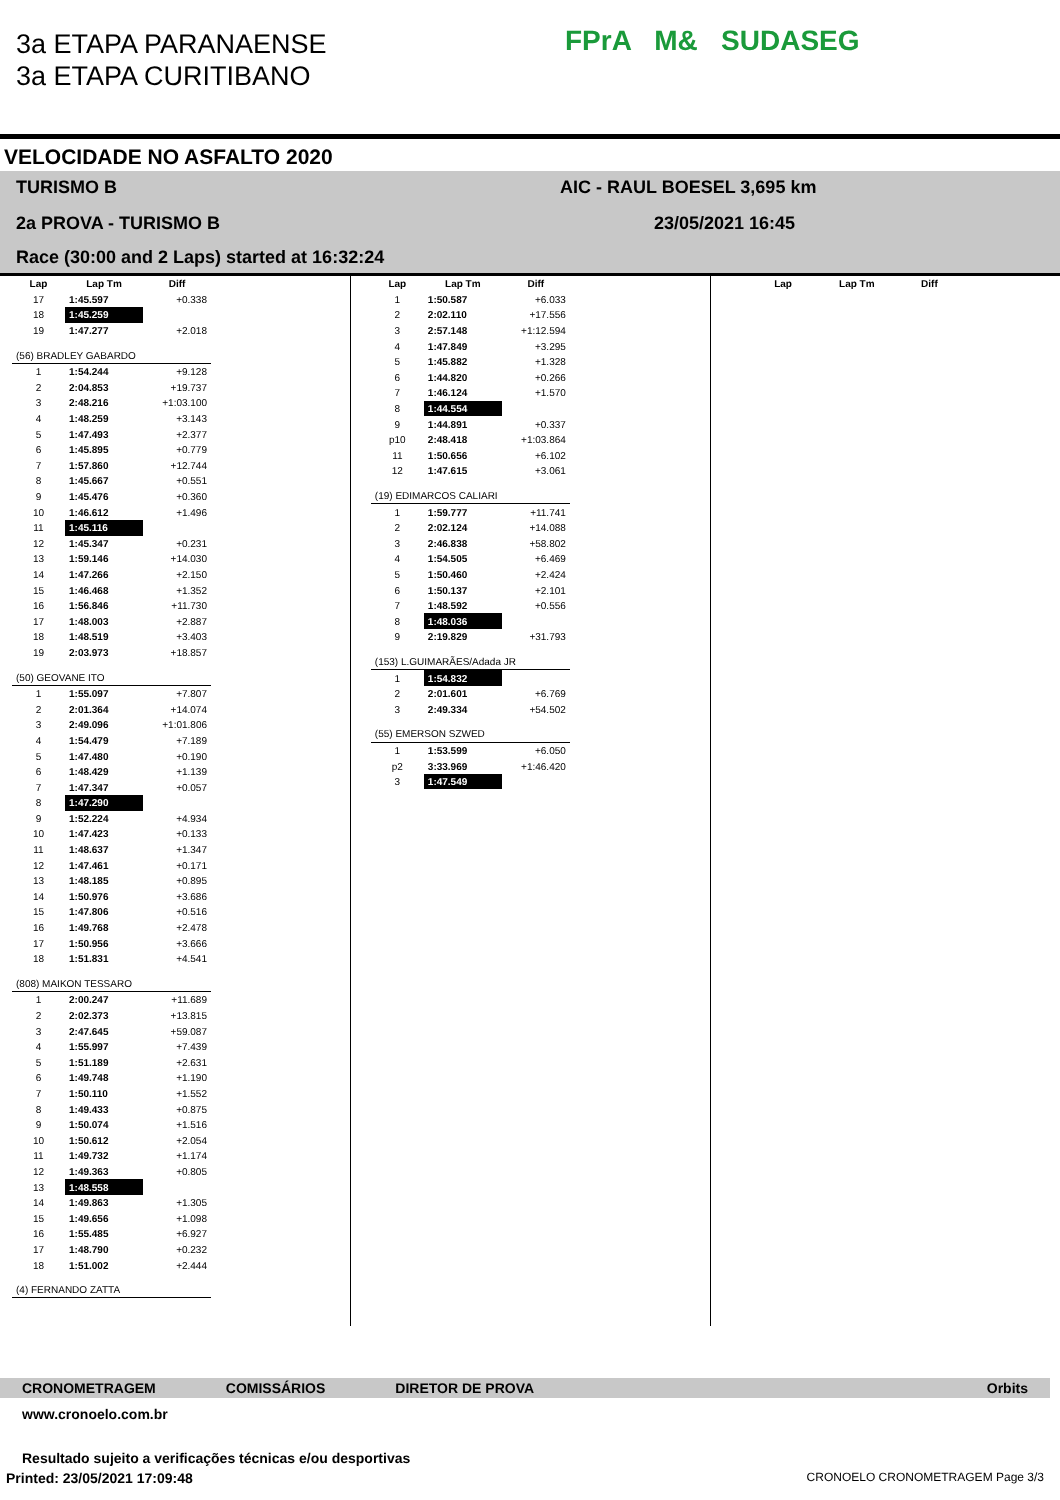3a ETAPA PARANAENSE
3a ETAPA CURITIBANO
FPrA M& SUDASEG
VELOCIDADE NO ASFALTO 2020
TURISMO B AIC - RAUL BOESEL 3,695 km
2a PROVA - TURISMO B 23/05/2021 16:45
Race (30:00 and 2 Laps) started at 16:32:24
| Lap | Lap Tm | Diff |
| --- | --- | --- |
| 17 | 1:45.597 | +0.338 |
| 18 | 1:45.259 | |
| 19 | 1:47.277 | +2.018 |
| (56) BRADLEY GABARDO | | |
| 1 | 1:54.244 | +9.128 |
| 2 | 2:04.853 | +19.737 |
| 3 | 2:48.216 | +1:03.100 |
| 4 | 1:48.259 | +3.143 |
| 5 | 1:47.493 | +2.377 |
| 6 | 1:45.895 | +0.779 |
| 7 | 1:57.860 | +12.744 |
| 8 | 1:45.667 | +0.551 |
| 9 | 1:45.476 | +0.360 |
| 10 | 1:46.612 | +1.496 |
| 11 | 1:45.116 | |
| 12 | 1:45.347 | +0.231 |
| 13 | 1:59.146 | +14.030 |
| 14 | 1:47.266 | +2.150 |
| 15 | 1:46.468 | +1.352 |
| 16 | 1:56.846 | +11.730 |
| 17 | 1:48.003 | +2.887 |
| 18 | 1:48.519 | +3.403 |
| 19 | 2:03.973 | +18.857 |
| (50) GEOVANE ITO | | |
| 1 | 1:55.097 | +7.807 |
| 2 | 2:01.364 | +14.074 |
| 3 | 2:49.096 | +1:01.806 |
| 4 | 1:54.479 | +7.189 |
| 5 | 1:47.480 | +0.190 |
| 6 | 1:48.429 | +1.139 |
| 7 | 1:47.347 | +0.057 |
| 8 | 1:47.290 | |
| 9 | 1:52.224 | +4.934 |
| 10 | 1:47.423 | +0.133 |
| 11 | 1:48.637 | +1.347 |
| 12 | 1:47.461 | +0.171 |
| 13 | 1:48.185 | +0.895 |
| 14 | 1:50.976 | +3.686 |
| 15 | 1:47.806 | +0.516 |
| 16 | 1:49.768 | +2.478 |
| 17 | 1:50.956 | +3.666 |
| 18 | 1:51.831 | +4.541 |
| (808) MAIKON TESSARO | | |
| 1 | 2:00.247 | +11.689 |
| 2 | 2:02.373 | +13.815 |
| 3 | 2:47.645 | +59.087 |
| 4 | 1:55.997 | +7.439 |
| 5 | 1:51.189 | +2.631 |
| 6 | 1:49.748 | +1.190 |
| 7 | 1:50.110 | +1.552 |
| 8 | 1:49.433 | +0.875 |
| 9 | 1:50.074 | +1.516 |
| 10 | 1:50.612 | +2.054 |
| 11 | 1:49.732 | +1.174 |
| 12 | 1:49.363 | +0.805 |
| 13 | 1:48.558 | |
| 14 | 1:49.863 | +1.305 |
| 15 | 1:49.656 | +1.098 |
| 16 | 1:55.485 | +6.927 |
| 17 | 1:48.790 | +0.232 |
| 18 | 1:51.002 | +2.444 |
| (4) FERNANDO ZATTA | | |
| Lap | Lap Tm | Diff |
| --- | --- | --- |
| 1 | 1:50.587 | +6.033 |
| 2 | 2:02.110 | +17.556 |
| 3 | 2:57.148 | +1:12.594 |
| 4 | 1:47.849 | +3.295 |
| 5 | 1:45.882 | +1.328 |
| 6 | 1:44.820 | +0.266 |
| 7 | 1:46.124 | +1.570 |
| 8 | 1:44.554 | |
| 9 | 1:44.891 | +0.337 |
| p10 | 2:48.418 | +1:03.864 |
| 11 | 1:50.656 | +6.102 |
| 12 | 1:47.615 | +3.061 |
| (19) EDIMARCOS CALIARI | | |
| 1 | 1:59.777 | +11.741 |
| 2 | 2:02.124 | +14.088 |
| 3 | 2:46.838 | +58.802 |
| 4 | 1:54.505 | +6.469 |
| 5 | 1:50.460 | +2.424 |
| 6 | 1:50.137 | +2.101 |
| 7 | 1:48.592 | +0.556 |
| 8 | 1:48.036 | |
| 9 | 2:19.829 | +31.793 |
| (153) L.GUIMARÃES/Adada JR | | |
| 1 | 1:54.832 | |
| 2 | 2:01.601 | +6.769 |
| 3 | 2:49.334 | +54.502 |
| (55) EMERSON SZWED | | |
| 1 | 1:53.599 | +6.050 |
| p2 | 3:33.969 | +1:46.420 |
| 3 | 1:47.549 | |
| Lap | Lap Tm | Diff |
| --- | --- | --- |
CRONOMETRAGEM COMISSÁRIOS DIRETOR DE PROVA Orbits
www.cronoelo.com.br
Resultado sujeito a verificações técnicas e/ou desportivas
Printed: 23/05/2021 17:09:48 CRONOELO CRONOMETRAGEM Page 3/3